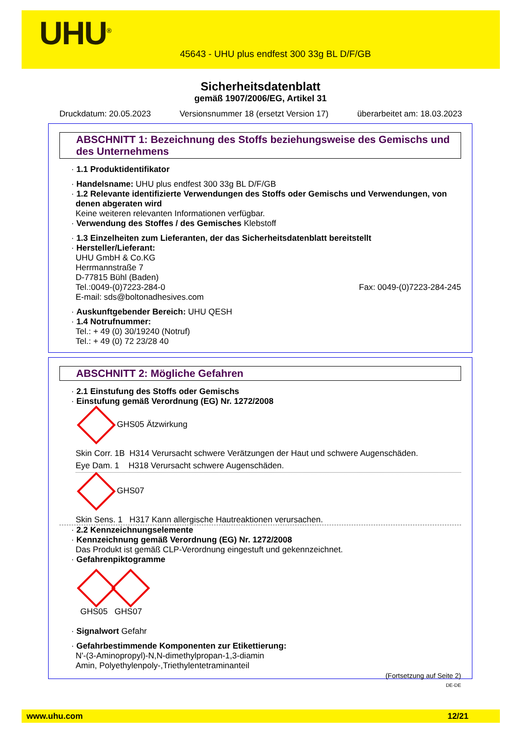UHU<sup>®</sup>
45643 - UHU plus endfest 300 33g BL D/F/GB
Sicherheitsdatenblatt
gemäß 1907/2006/EG, Artikel 31
Druckdatum: 20.05.2023 Versionsnummer 18 (ersetzt Version 17) überarbeitet am: 18.03.2023
ABSCHNITT 1: Bezeichnung des Stoffs beziehungsweise des Gemischs und des Unternehmens
· 1.1 Produktidentifikator
· Handelsname: UHU plus endfest 300 33g BL D/F/GB
· 1.2 Relevante identifizierte Verwendungen des Stoffs oder Gemischs und Verwendungen, von denen abgeraten wird
Keine weiteren relevanten Informationen verfügbar.
· Verwendung des Stoffes / des Gemisches Klebstoff
· 1.3 Einzelheiten zum Lieferanten, der das Sicherheitsdatenblatt bereitstellt
· Hersteller/Lieferant:
UHU GmbH & Co.KG
Herrmannstraße 7
D-77815 Bühl (Baden)
Tel.:0049-(0)7223-284-0 Fax: 0049-(0)7223-284-245
E-mail: sds@boltonadhesives.com
· Auskunftgebender Bereich: UHU QESH
· 1.4 Notrufnummer:
Tel.: + 49 (0) 30/19240 (Notruf)
Tel.: + 49 (0) 72 23/28 40
ABSCHNITT 2: Mögliche Gefahren
· 2.1 Einstufung des Stoffs oder Gemischs
· Einstufung gemäß Verordnung (EG) Nr. 1272/2008
GHS05 Ätzwirkung
Skin Corr. 1B H314 Verursacht schwere Verätzungen der Haut und schwere Augenschäden.
Eye Dam. 1 H318 Verursacht schwere Augenschäden.
GHS07
Skin Sens. 1 H317 Kann allergische Hautreaktionen verursachen.
· 2.2 Kennzeichnungselemente
· Kennzeichnung gemäß Verordnung (EG) Nr. 1272/2008
Das Produkt ist gemäß CLP-Verordnung eingestuft und gekennzeichnet.
· Gefahrenpiktogramme
GHS05 GHS07
· Signalwort Gefahr
· Gefahrbestimmende Komponenten zur Etikettierung:
N'-(3-Aminopropyl)-N,N-dimethylpropan-1,3-diamin
Amin, Polyethylenpoly-,Triethylentetraminanteil
(Fortsetzung auf Seite 2)
DE-DE
www.uhu.com 12/21